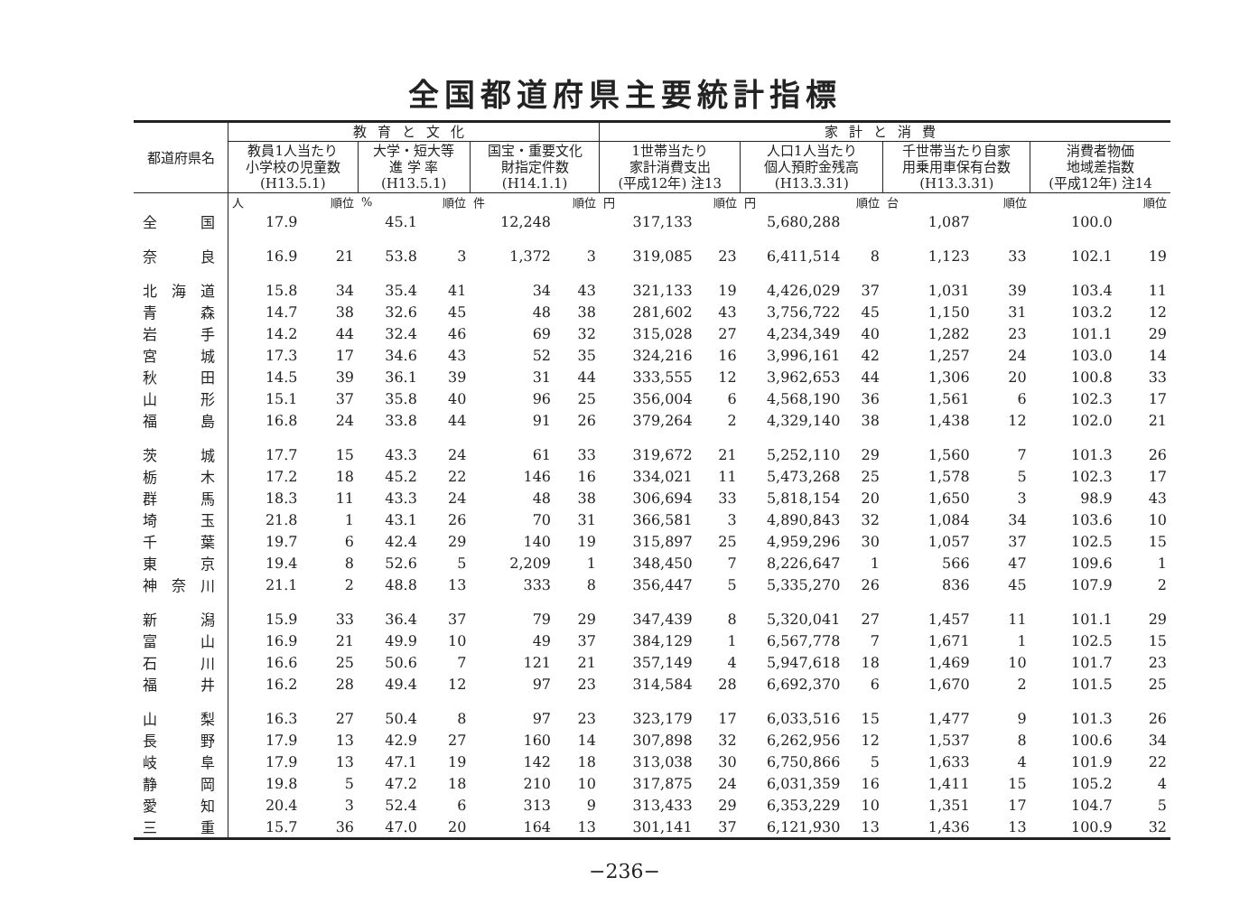全国都道府県主要統計指標
| 都道府県名 | 教育と文化 | | | | | | 家計と消費 | | | | | | | |
| --- | --- | --- | --- | --- | --- | --- | --- | --- | --- | --- | --- | --- | --- | --- |
| | 教員1人当たり 小学校の児童数 (H13.5.1) | | 大学・短大等 進 学 率 (H13.5.1) | | 国宝・重要文化 財指定件数 (H14.1.1) | | 1世帯当たり 家計消費支出 (平成12年) 注13 | | 人口1人当たり 個人預貯金残高 (H13.3.31) | | 千世帯当たり自家 用乗用車保有台数 (H13.3.31) | | 消費者物価 地域差指数 (平成12年) 注14 | |
| | 人 | 順位 | % | 順位 | 件 | 順位 | 円 | 順位 | 円 | 順位 | 台 | 順位 | | 順位 |
| 全国 | 17.9 | | 45.1 | | 12,248 | | 317,133 | | 5,680,288 | | 1,087 | | 100.0 | |
| 奈良 | 16.9 | 21 | 53.8 | 3 | 1,372 | 3 | 319,085 | 23 | 6,411,514 | 8 | 1,123 | 33 | 102.1 | 19 |
| 北海道 | 15.8 | 34 | 35.4 | 41 | 34 | 43 | 321,133 | 19 | 4,426,029 | 37 | 1,031 | 39 | 103.4 | 11 |
| 青森 | 14.7 | 38 | 32.6 | 45 | 48 | 38 | 281,602 | 43 | 3,756,722 | 45 | 1,150 | 31 | 103.2 | 12 |
| 岩手 | 14.2 | 44 | 32.4 | 46 | 69 | 32 | 315,028 | 27 | 4,234,349 | 40 | 1,282 | 23 | 101.1 | 29 |
| 宮城 | 17.3 | 17 | 34.6 | 43 | 52 | 35 | 324,216 | 16 | 3,996,161 | 42 | 1,257 | 24 | 103.0 | 14 |
| 秋田 | 14.5 | 39 | 36.1 | 39 | 31 | 44 | 333,555 | 12 | 3,962,653 | 44 | 1,306 | 20 | 100.8 | 33 |
| 山形 | 15.1 | 37 | 35.8 | 40 | 96 | 25 | 356,004 | 6 | 4,568,190 | 36 | 1,561 | 6 | 102.3 | 17 |
| 福島 | 16.8 | 24 | 33.8 | 44 | 91 | 26 | 379,264 | 2 | 4,329,140 | 38 | 1,438 | 12 | 102.0 | 21 |
| 茨城 | 17.7 | 15 | 43.3 | 24 | 61 | 33 | 319,672 | 21 | 5,252,110 | 29 | 1,560 | 7 | 101.3 | 26 |
| 栃木 | 17.2 | 18 | 45.2 | 22 | 146 | 16 | 334,021 | 11 | 5,473,268 | 25 | 1,578 | 5 | 102.3 | 17 |
| 群馬 | 18.3 | 11 | 43.3 | 24 | 48 | 38 | 306,694 | 33 | 5,818,154 | 20 | 1,650 | 3 | 98.9 | 43 |
| 埼玉 | 21.8 | 1 | 43.1 | 26 | 70 | 31 | 366,581 | 3 | 4,890,843 | 32 | 1,084 | 34 | 103.6 | 10 |
| 千葉 | 19.7 | 6 | 42.4 | 29 | 140 | 19 | 315,897 | 25 | 4,959,296 | 30 | 1,057 | 37 | 102.5 | 15 |
| 東京 | 19.4 | 8 | 52.6 | 5 | 2,209 | 1 | 348,450 | 7 | 8,226,647 | 1 | 566 | 47 | 109.6 | 1 |
| 神奈川 | 21.1 | 2 | 48.8 | 13 | 333 | 8 | 356,447 | 5 | 5,335,270 | 26 | 836 | 45 | 107.9 | 2 |
| 新潟 | 15.9 | 33 | 36.4 | 37 | 79 | 29 | 347,439 | 8 | 5,320,041 | 27 | 1,457 | 11 | 101.1 | 29 |
| 富山 | 16.9 | 21 | 49.9 | 10 | 49 | 37 | 384,129 | 1 | 6,567,778 | 7 | 1,671 | 1 | 102.5 | 15 |
| 石川 | 16.6 | 25 | 50.6 | 7 | 121 | 21 | 357,149 | 4 | 5,947,618 | 18 | 1,469 | 10 | 101.7 | 23 |
| 福井 | 16.2 | 28 | 49.4 | 12 | 97 | 23 | 314,584 | 28 | 6,692,370 | 6 | 1,670 | 2 | 101.5 | 25 |
| 山梨 | 16.3 | 27 | 50.4 | 8 | 97 | 23 | 323,179 | 17 | 6,033,516 | 15 | 1,477 | 9 | 101.3 | 26 |
| 長野 | 17.9 | 13 | 42.9 | 27 | 160 | 14 | 307,898 | 32 | 6,262,956 | 12 | 1,537 | 8 | 100.6 | 34 |
| 岐阜 | 17.9 | 13 | 47.1 | 19 | 142 | 18 | 313,038 | 30 | 6,750,866 | 5 | 1,633 | 4 | 101.9 | 22 |
| 静岡 | 19.8 | 5 | 47.2 | 18 | 210 | 10 | 317,875 | 24 | 6,031,359 | 16 | 1,411 | 15 | 105.2 | 4 |
| 愛知 | 20.4 | 3 | 52.4 | 6 | 313 | 9 | 313,433 | 29 | 6,353,229 | 10 | 1,351 | 17 | 104.7 | 5 |
| 三重 | 15.7 | 36 | 47.0 | 20 | 164 | 13 | 301,141 | 37 | 6,121,930 | 13 | 1,436 | 13 | 100.9 | 32 |
−236−